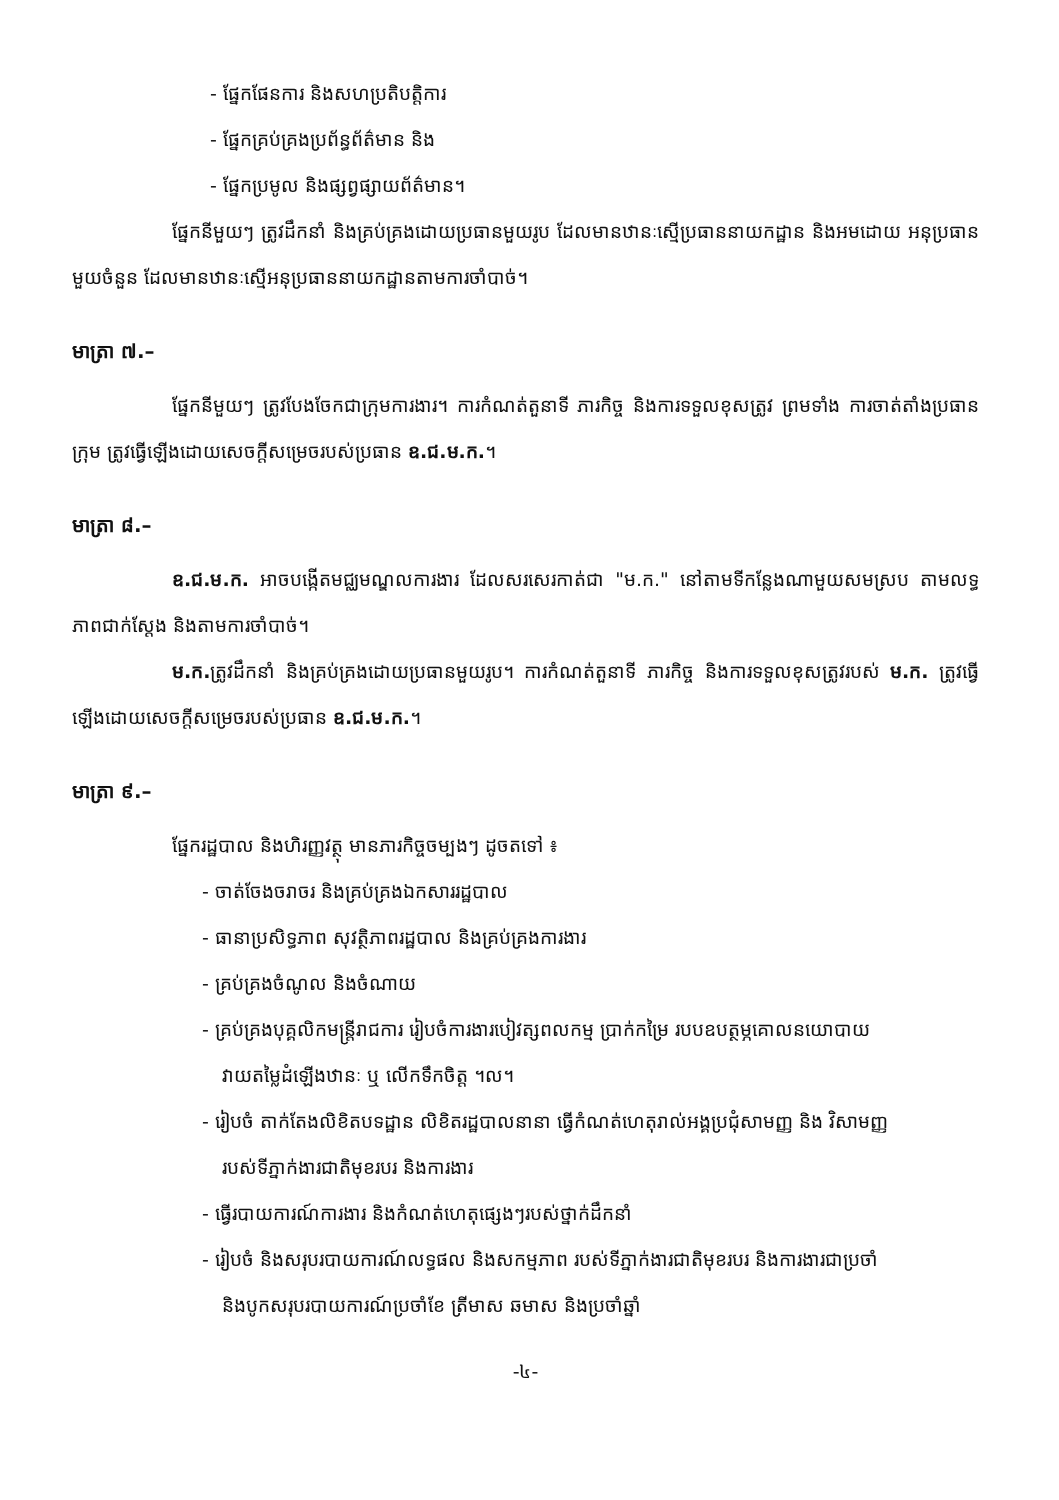- ផ្នែកផែនការ និងសហប្រតិបត្តិការ
- ផ្នែកគ្រប់គ្រងប្រព័ន្ធព័ត៌មាន និង
- ផ្នែកប្រមូល និងផ្សព្វផ្សាយព័ត៌មាន។
ផ្នែកនីមួយៗ ត្រូវដឹកនាំ និងគ្រប់គ្រងដោយប្រធានមួយរូប ដែលមានឋានៈស្មើប្រធាននាយកដ្ឋាន និងអមដោយ អនុប្រធានមួយចំនួន ដែលមានឋានៈស្មើអនុប្រធាននាយកដ្ឋានតាមការចាំបាច់។
មាត្រា ៧.–
ផ្នែកនីមួយៗ ត្រូវបែងចែកជាក្រុមការងារ។ ការកំណត់តួនាទី ភារកិច្ច និងការទទួលខុសត្រូវ ព្រមទាំង ការចាត់តាំងប្រធានក្រុម ត្រូវធ្វើឡើងដោយសេចក្តីសម្រេចរបស់ប្រធាន ឧ.ជ.ម.ក.។
មាត្រា ៨.–
ឧ.ជ.ម.ក. អាចបង្កើតមជ្ឈមណ្ឌលការងារ ដែលសរសេរកាត់ជា "ម.ក." នៅតាមទីកន្លែងណាមួយសមស្រប តាមលទ្ធភាពជាក់ស្តែង និងតាមការចាំបាច់។
ម.ក. ត្រូវដឹកនាំ និងគ្រប់គ្រងដោយប្រធានមួយរូប។ ការកំណត់តួនាទី ភារកិច្ច និងការទទួលខុសត្រូវរបស់ ម.ក. ត្រូវធ្វើឡើងដោយសេចក្តីសម្រេចរបស់ប្រធាន ឧ.ជ.ម.ក.។
មាត្រា ៩.–
ផ្នែករដ្ឋបាល និងហិរញ្ញវត្ថុ មានភារកិច្ចចម្បងៗ ដូចតទៅ ៖
- ចាត់ចែងចរាចរ និងគ្រប់គ្រងឯកសាររដ្ឋបាល
- ធានាប្រសិទ្ធភាព សុវត្ថិភាពរដ្ឋបាល និងគ្រប់គ្រងការងារ
- គ្រប់គ្រងចំណូល និងចំណាយ
- គ្រប់គ្រងបុគ្គលិកមន្ត្រីរាជការ រៀបចំការងារបៀវត្សពលកម្ម ប្រាក់កម្រៃ របបឧបត្ថម្ភគោលនយោបាយ
វាយតម្លៃដំឡើងឋានៈ ឬ លើកទឹកចិត្ត ។ល។
- រៀបចំ តាក់តែងលិខិតបទដ្ឋាន លិខិតរដ្ឋបាលនានា ធ្វើកំណត់ហេតុរាល់អង្គប្រជុំសាមញ្ញ និង វិសាមញ្ញ
របស់ទីភ្នាក់ងារជាតិមុខរបរ និងការងារ
- ធ្វើរបាយការណ៍ការងារ និងកំណត់ហេតុផ្សេងៗរបស់ថ្នាក់ដឹកនាំ
- រៀបចំ និងសរុបរបាយការណ៍លទ្ធផល និងសកម្មភាព របស់ទីភ្នាក់ងារជាតិមុខរបរ និងការងារជាប្រចាំ
និងបូកសរុបរបាយការណ៍ប្រចាំខែ ត្រីមាស ឆមាស និងប្រចាំឆ្នាំ
-៤-